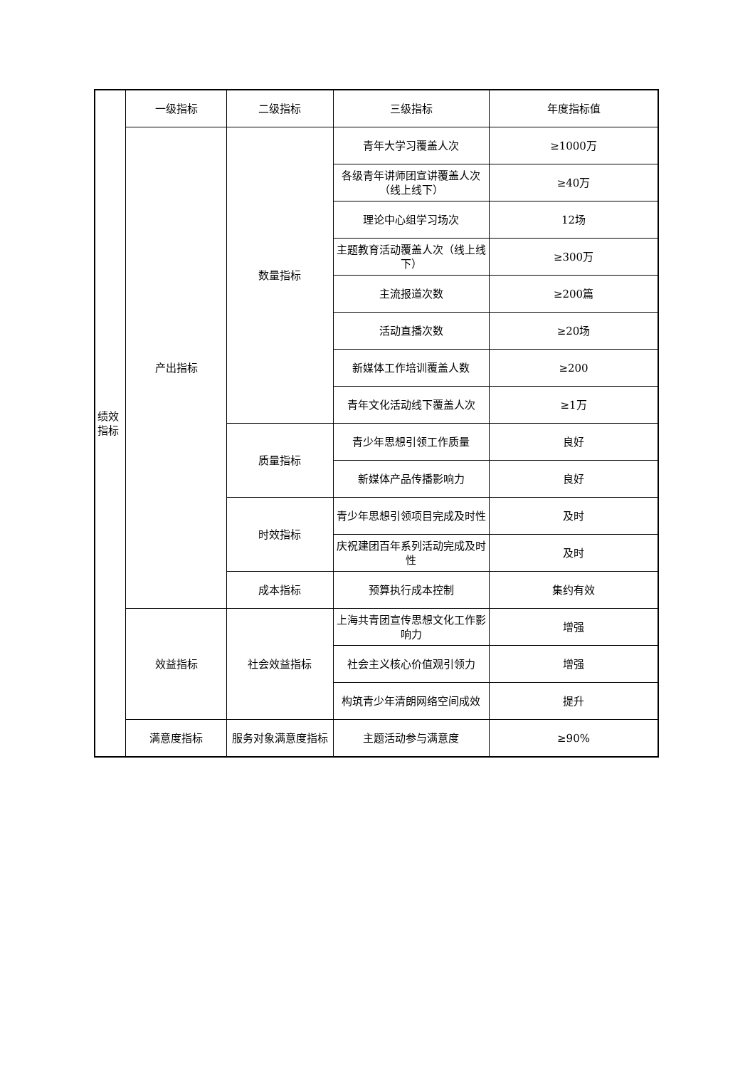| 绩效 指标 | 一级指标 | 二级指标 | 三级指标 | 年度指标值 |
| | 产出指标 | 数量指标 | 青年大学习覆盖人次 | ≥1000万 |
| | | | 各级青年讲师团宣讲覆盖人次（线上线下） | ≥40万 |
| | | | 理论中心组学习场次 | 12场 |
| | | | 主题教育活动覆盖人次（线上线下） | ≥300万 |
| | | | 主流报道次数 | ≥200篇 |
| | | | 活动直播次数 | ≥20场 |
| | | | 新媒体工作培训覆盖人数 | ≥200 |
| | | | 青年文化活动线下覆盖人次 | ≥1万 |
| | | 质量指标 | 青少年思想引领工作质量 | 良好 |
| | | | 新媒体产品传播影响力 | 良好 |
| | | 时效指标 | 青少年思想引领项目完成及时性 | 及时 |
| | | | 庆祝建团百年系列活动完成及时性 | 及时 |
| | | 成本指标 | 预算执行成本控制 | 集约有效 |
| | 效益指标 | 社会效益指标 | 上海共青团宣传思想文化工作影响力 | 增强 |
| | | | 社会主义核心价值观引领力 | 增强 |
| | | | 构筑青少年清朗网络空间成效 | 提升 |
| | 满意度指标 | 服务对象满意度指标 | 主题活动参与满意度 | ≥90% |